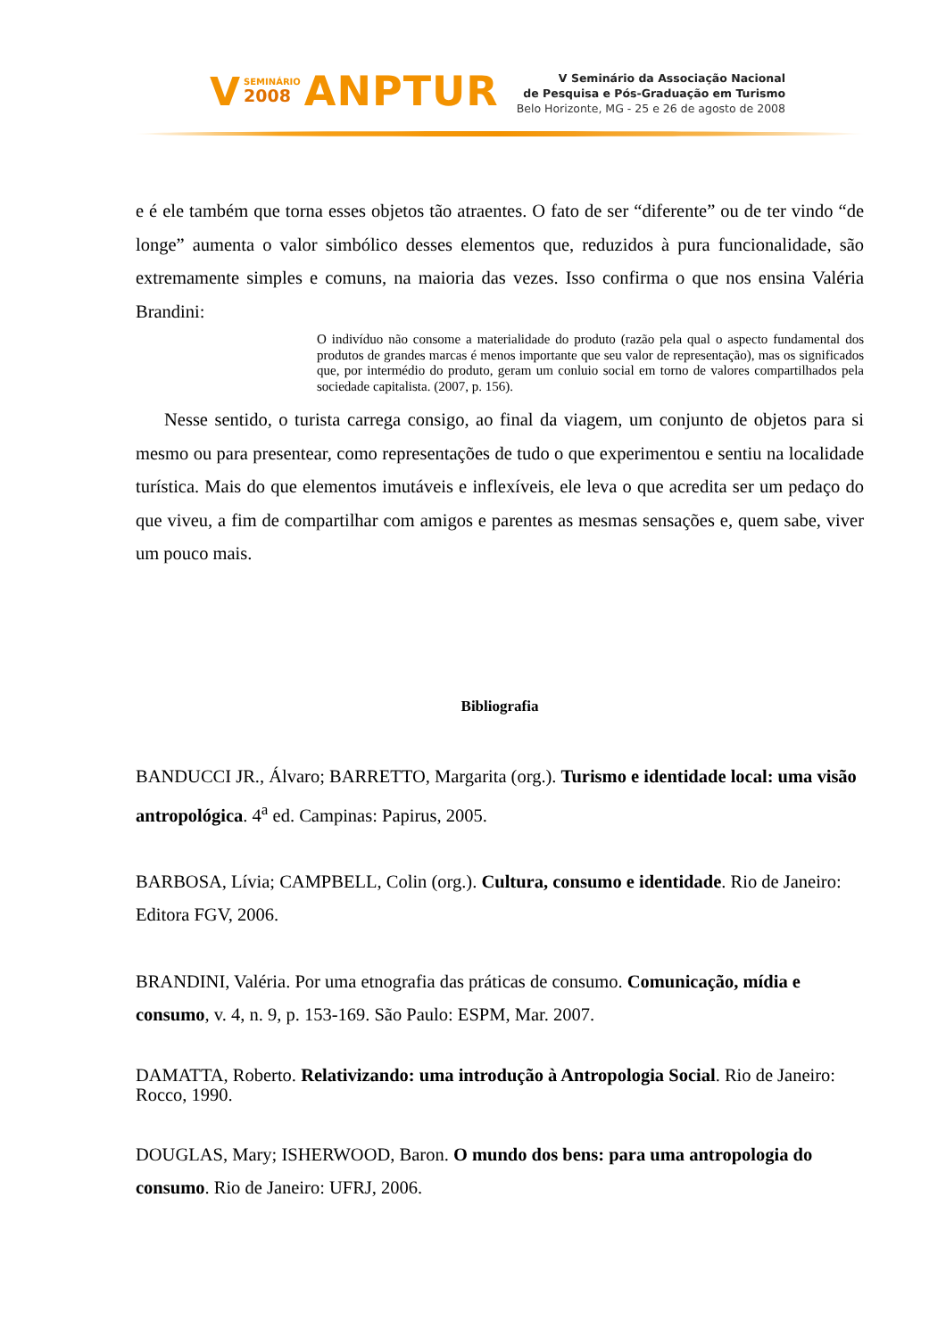V SEMINÁRIO
2008 ANPTUR
V Seminário da Associação Nacional
de Pesquisa e Pós-Graduação em Turismo
Belo Horizonte, MG - 25 e 26 de agosto de 2008
e é ele também que torna esses objetos tão atraentes. O fato de ser “diferente” ou de ter vindo “de longe” aumenta o valor simbólico desses elementos que, reduzidos à pura funcionalidade, são extremamente simples e comuns, na maioria das vezes. Isso confirma o que nos ensina Valéria Brandini:
O indivíduo não consome a materialidade do produto (razão pela qual o aspecto fundamental dos produtos de grandes marcas é menos importante que seu valor de representação), mas os significados que, por intermédio do produto, geram um conluio social em torno de valores compartilhados pela sociedade capitalista. (2007, p. 156).
Nesse sentido, o turista carrega consigo, ao final da viagem, um conjunto de objetos para si mesmo ou para presentear, como representações de tudo o que experimentou e sentiu na localidade turística. Mais do que elementos imutáveis e inflexíveis, ele leva o que acredita ser um pedaço do que viveu, a fim de compartilhar com amigos e parentes as mesmas sensações e, quem sabe, viver um pouco mais.
Bibliografia
BANDUCCI JR., Álvaro; BARRETTO, Margarita (org.). Turismo e identidade local: uma visão antropológica. 4<sup>a</sup> ed. Campinas: Papirus, 2005.
BARBOSA, Lívia; CAMPBELL, Colin (org.). Cultura, consumo e identidade. Rio de Janeiro: Editora FGV, 2006.
BRANDINI, Valéria. Por uma etnografia das práticas de consumo. Comunicação, mídia e consumo, v. 4, n. 9, p. 153-169. São Paulo: ESPM, Mar. 2007.
DAMATTA, Roberto. Relativizando: uma introdução à Antropologia Social. Rio de Janeiro: Rocco, 1990.
DOUGLAS, Mary; ISHERWOOD, Baron. O mundo dos bens: para uma antropologia do consumo. Rio de Janeiro: UFRJ, 2006.